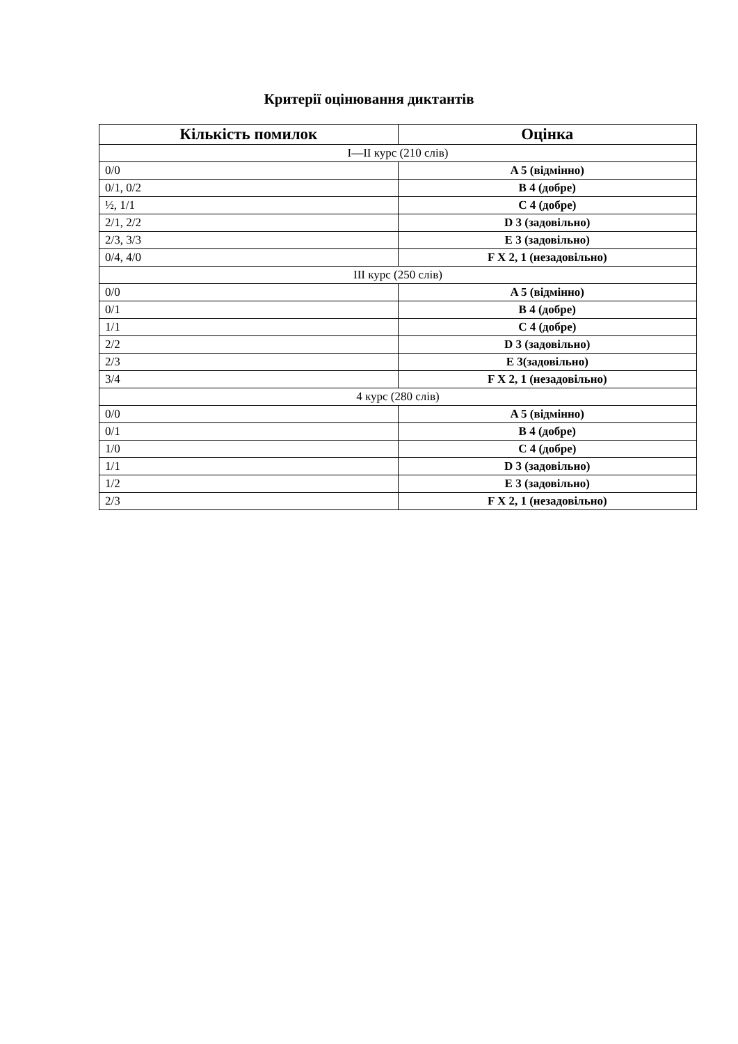Критерії оцінювання диктантів
| Кількість помилок | Оцінка |
| --- | --- |
| I—II курс (210 слів) | |
| 0/0 | A 5 (відмінно) |
| 0/1, 0/2 | B 4 (добре) |
| ½, 1/1 | C 4 (добре) |
| 2/1, 2/2 | D 3 (задовільно) |
| 2/3, 3/3 | E 3 (задовільно) |
| 0/4, 4/0 | F X 2, 1 (незадовільно) |
| III курс (250 слів) | |
| 0/0 | A 5 (відмінно) |
| 0/1 | B 4 (добре) |
| 1/1 | C 4 (добре) |
| 2/2 | D 3 (задовільно) |
| 2/3 | E 3(задовільно) |
| 3/4 | F X 2, 1 (незадовільно) |
| 4 курс (280 слів) | |
| 0/0 | A 5 (відмінно) |
| 0/1 | B 4 (добре) |
| 1/0 | C 4 (добре) |
| 1/1 | D 3 (задовільно) |
| 1/2 | E 3 (задовільно) |
| 2/3 | F X 2, 1 (незадовільно) |